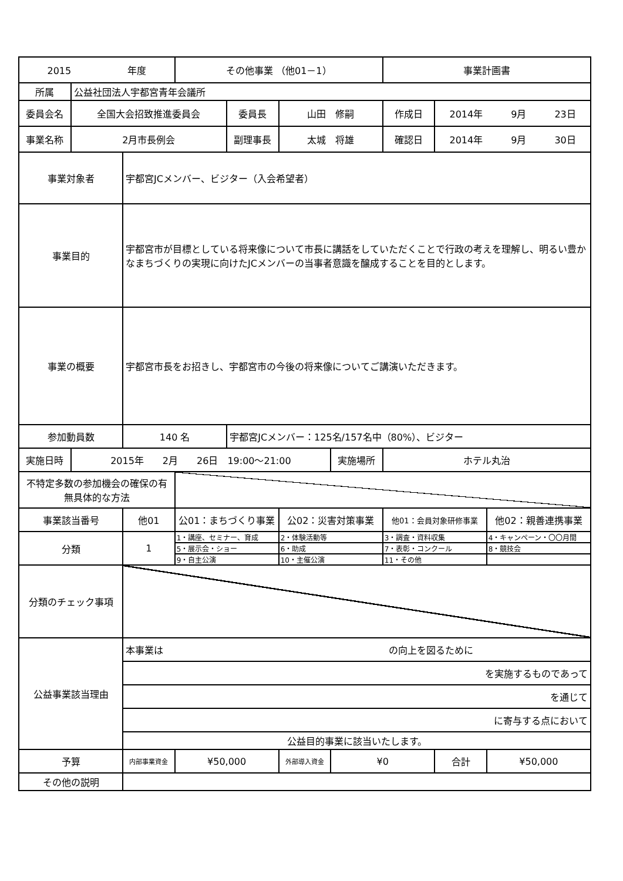| 2015 年度 | | | その他事業 （他01－1） | | | | 事業計画書 | | |
| 所属 | 公益社団法人宇都宮青年会議所 | | | | | | | | |
| 委員会名 | 全国大会招致推進委員会 | | | 委員長 | 山田 修嗣 | | 作成日 | 2014年 9月 23日 | |
| 事業名称 | 2月市長例会 | | | 副理事長 | 太城 将雄 | | 確認日 | 2014年 9月 30日 | |
| 事業対象者 | | 宇都宮JCメンバー、ビジター（入会希望者） | | | | | | | |
| 事業目的 | | 宇都宮市が目標としている将来像について市長に講話をしていただくことで行政の考えを理解し、明るい豊かなまちづくりの実現に向けたJCメンバーの当事者意識を醸成することを目的とします。 | | | | | | | |
| 事業の概要 | | 宇都宮市長をお招きし、宇都宮市の今後の将来像についてご講演いただきます。 | | | | | | | |
| 参加動員数 | | 140 名 | | 宇都宮JCメンバー：125名/157名中（80%）、ビジター | | | | | |
| 実施日時 | 2015年 2月 26日 19:00～21:00 | | | | | 実施場所 | ホテル丸治 | | |
| 不特定多数の参加機会の確保の有無具体的な方法 | | | | | | | | | |
| 事業該当番号 | | 他01 | 公01：まちづくり事業 | | 公02：災害対策事業 | | 他01：会員対象研修事業 | | 他02：親善連携事業 |
| 分類 | | 1 | 1・講座、セミナー、育成 | | 2・体験活動等 | | 3・調査・資料収集 | | 4・キャンペーン・〇〇月間 |
| | | | 5・展示会・ショー | | 6・助成 | | 7・表彰・コンクール | | 8・競技会 |
| | | | 9・自主公演 | | 10・主催公演 | | 11・その他 | | |
| 分類のチェック事項 | | | | | | | | | |
| 公益事業該当理由 | | 本事業は の向上を図るために | | | | | | | |
| | | を実施するものであって | | | | | | | |
| | | を通じて | | | | | | | |
| | | に寄与する点において | | | | | | | |
| | | 公益目的事業に該当いたします。 | | | | | | | |
| 予算 | | 内部事業資金 | ¥50,000 | | 外部導入資金 | ¥0 | | 合計 | ¥50,000 |
| その他の説明 | | | | | | | | | |